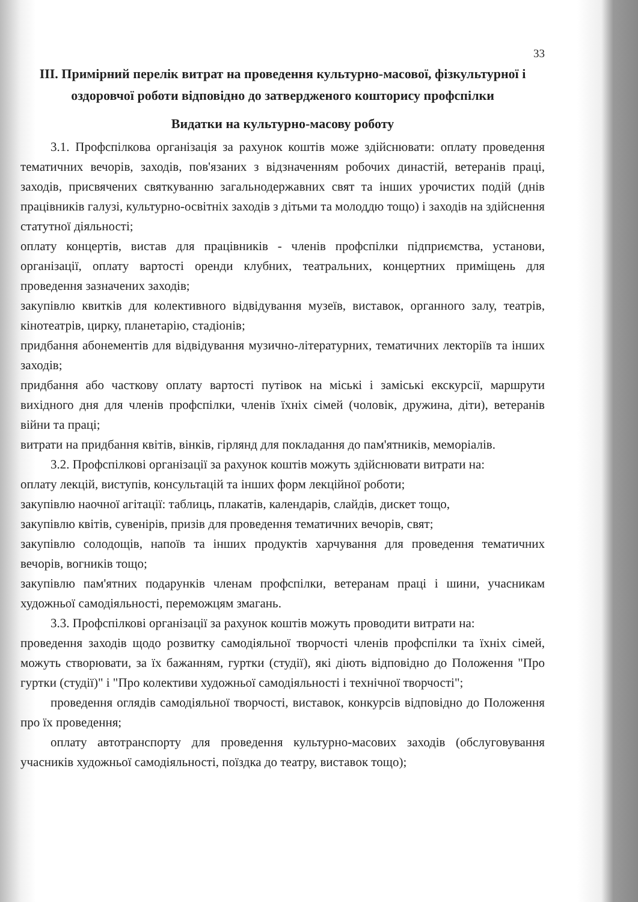33
ІІІ. Примірний перелік витрат на проведення культурно-масової, фізкультурної і оздоровчої роботи відповідно до затвердженого кошторису профспілки
Видатки на культурно-масову роботу
3.1. Профспілкова організація за рахунок коштів може здійснювати: оплату проведення тематичних вечорів, заходів, пов'язаних з відзначенням робочих династій, ветеранів праці, заходів, присвячених святкуванню загальнодержавних свят та інших урочистих подій (днів працівників галузі, культурно-освітніх заходів з дітьми та молоддю тощо) і заходів на здійснення статутної діяльності;
оплату концертів, вистав для працівників - членів профспілки підприємства, установи, організації, оплату вартості оренди клубних, театральних, концертних приміщень для проведення зазначених заходів;
закупівлю квитків для колективного відвідування музеїв, виставок, органного залу, театрів, кінотеатрів, цирку, планетарію, стадіонів;
придбання абонементів для відвідування музично-літературних, тематичних лекторіїв та інших заходів;
придбання або часткову оплату вартості путівок на міські і заміські екскурсії, маршрути вихідного дня для членів профспілки, членів їхніх сімей (чоловік, дружина, діти), ветеранів війни та праці;
витрати на придбання квітів, вінків, гірлянд для покладання до пам'ятників, меморіалів.
3.2. Профспілкові організації за рахунок коштів можуть здійснювати витрати на:
оплату лекцій, виступів, консультацій та інших форм лекційної роботи;
закупівлю наочної агітації: таблиць, плакатів, календарів, слайдів, дискет тощо,
закупівлю квітів, сувенірів, призів для проведення тематичних вечорів, свят;
закупівлю солодощів, напоїв та інших продуктів харчування для проведення тематичних вечорів, вогників тощо;
закупівлю пам'ятних подарунків членам профспілки, ветеранам праці і шини, учасникам художньої самодіяльності, переможцям змагань.
3.3. Профспілкові організації за рахунок коштів можуть проводити витрати на:
проведення заходів щодо розвитку самодіяльної творчості членів профспілки та їхніх сімей, можуть створювати, за їх бажанням, гуртки (студії), які діють відповідно до Положення "Про гуртки (студії)" і "Про колективи художньої самодіяльності і технічної творчості";
проведення оглядів самодіяльної творчості, виставок, конкурсів відповідно до Положення про їх проведення;
оплату автотранспорту для проведення культурно-масових заходів (обслуговування учасників художньої самодіяльності, поїздка до театру, виставок тощо);